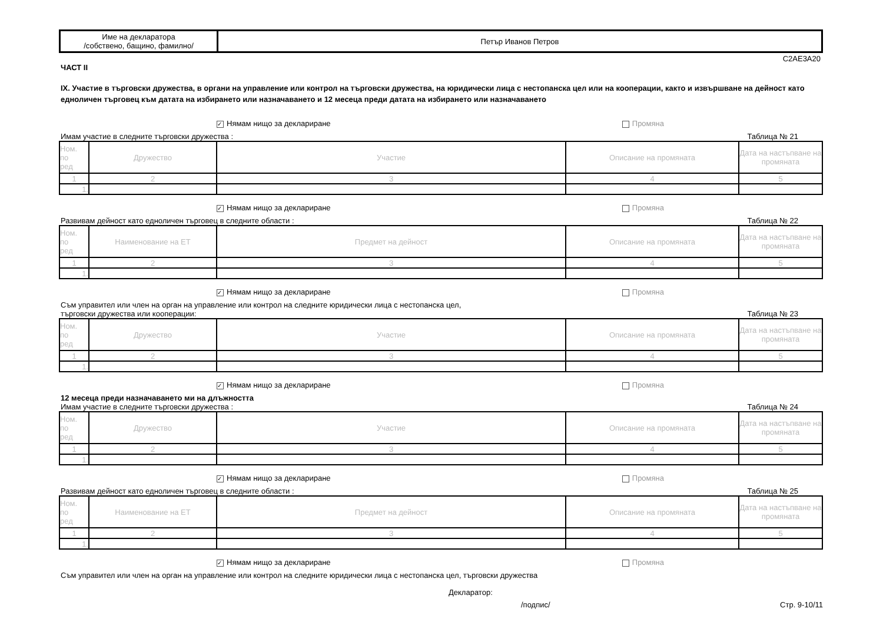| Име на декларатора /собствено, бащино, фамилно/ | Петър Иванов Петров |
C2AE3A20
ЧАСТ II
IX. Участие в търговски дружества, в органи на управление или контрол на търговски дружества, на юридически лица с нестопанска цел или на кооперации, както и извършване на дейност като едноличен търговец към датата на избирането или назначаването и 12 месеца преди датата на избирането или назначаването
✓ Нямам нищо за деклариране Промяна
Имам участие в следните търговски дружества : Таблица № 21
| Ном. по ред | Дружество | Участие | Описание на промяната | Дата на настъпване на промяната |
| --- | --- | --- | --- | --- |
| 1 | 2 | 3 | 4 | 5 |
| 1. | | | | |
✓ Нямам нищо за деклариране Промяна
Развивам дейност като едноличен търговец в следните области : Таблица № 22
| Ном. по ред | Наименование на ЕТ | Предмет на дейност | Описание на промяната | Дата на настъпване на промяната |
| --- | --- | --- | --- | --- |
| 1 | 2 | 3 | 4 | 5 |
| 1. | | | | |
✓ Нямам нищо за деклариране Промяна
Съм управител или член на орган на управление или контрол на следните юридически лица с нестопанска цел,
търговски дружества или кооперации: Таблица № 23
| Ном. по ред | Дружество | Участие | Описание на промяната | Дата на настъпване на промяната |
| --- | --- | --- | --- | --- |
| 1 | 2 | 3 | 4 | 5 |
| 1. | | | | |
✓ Нямам нищо за деклариране Промяна
12 месеца преди назначаването ми на длъжността
Имам участие в следните търговски дружества : Таблица № 24
| Ном. по ред | Дружество | Участие | Описание на промяната | Дата на настъпване на промяната |
| --- | --- | --- | --- | --- |
| 1 | 2 | 3 | 4 | 5 |
| 1. | | | | |
✓ Нямам нищо за деклариране Промяна
Развивам дейност като едноличен търговец в следните области : Таблица № 25
| Ном. по ред | Наименование на ЕТ | Предмет на дейност | Описание на промяната | Дата на настъпване на промяната |
| --- | --- | --- | --- | --- |
| 1 | 2 | 3 | 4 | 5 |
| 1. | | | | |
✓ Нямам нищо за деклариране Промяна
Съм управител или член на орган на управление или контрол на следните юридически лица с нестопанска цел, търговски дружества
Декларатор:
/подпис/ Стр. 9-10/11